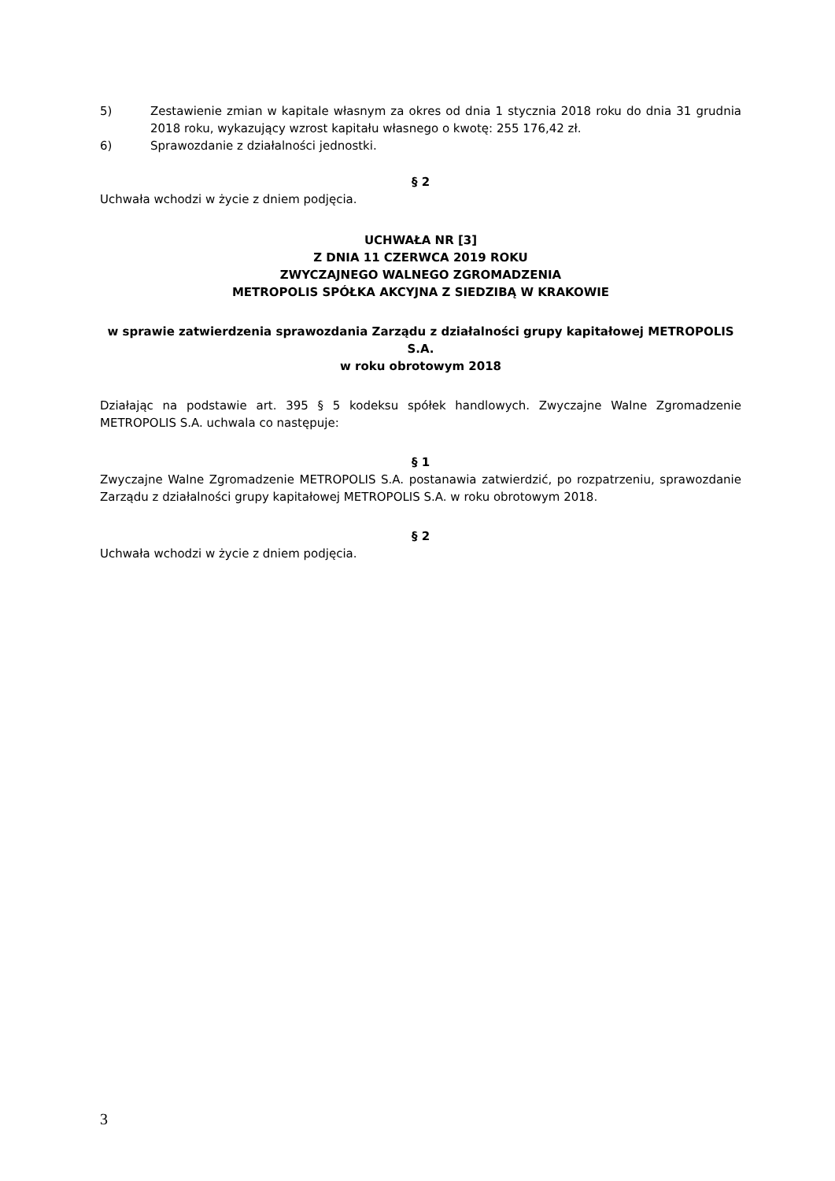5) Zestawienie zmian w kapitale własnym za okres od dnia 1 stycznia 2018 roku do dnia 31 grudnia 2018 roku, wykazujący wzrost kapitału własnego o kwotę: 255 176,42 zł.
6) Sprawozdanie z działalności jednostki.
§ 2
Uchwała wchodzi w życie z dniem podjęcia.
UCHWAŁA NR [3]
Z DNIA 11 CZERWCA 2019 ROKU
ZWYCZAJNEGO WALNEGO ZGROMADZENIA
METROPOLIS SPÓŁKA AKCYJNA Z SIEDZIBĄ W KRAKOWIE
w sprawie zatwierdzenia sprawozdania Zarządu z działalności grupy kapitałowej METROPOLIS S.A.
w roku obrotowym 2018
Działając na podstawie art. 395 § 5 kodeksu spółek handlowych. Zwyczajne Walne Zgromadzenie METROPOLIS S.A. uchwala co następuje:
§ 1
Zwyczajne Walne Zgromadzenie METROPOLIS S.A. postanawia zatwierdzić, po rozpatrzeniu, sprawozdanie Zarządu z działalności grupy kapitałowej METROPOLIS S.A. w roku obrotowym 2018.
§ 2
Uchwała wchodzi w życie z dniem podjęcia.
3